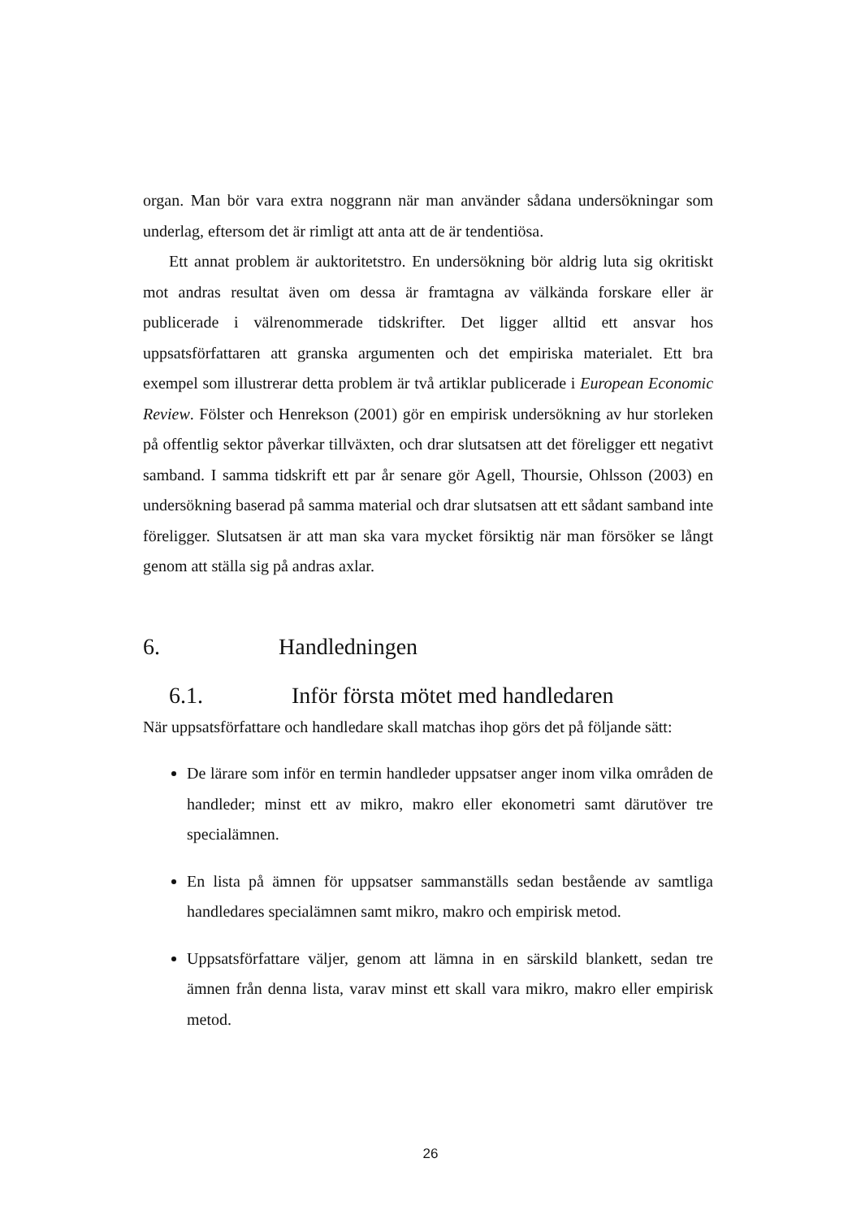organ. Man bör vara extra noggrann när man använder sådana undersökningar som underlag, eftersom det är rimligt att anta att de är tendentiösa.
Ett annat problem är auktoritetstro. En undersökning bör aldrig luta sig okritiskt mot andras resultat även om dessa är framtagna av välkända forskare eller är publicerade i välrenommerade tidskrifter. Det ligger alltid ett ansvar hos uppsatsförfattaren att granska argumenten och det empiriska materialet. Ett bra exempel som illustrerar detta problem är två artiklar publicerade i European Economic Review. Fölster och Henrekson (2001) gör en empirisk undersökning av hur storleken på offentlig sektor påverkar tillväxten, och drar slutsatsen att det föreligger ett negativt samband. I samma tidskrift ett par år senare gör Agell, Thoursie, Ohlsson (2003) en undersökning baserad på samma material och drar slutsatsen att ett sådant samband inte föreligger. Slutsatsen är att man ska vara mycket försiktig när man försöker se långt genom att ställa sig på andras axlar.
6. Handledningen
6.1. Inför första mötet med handledaren
När uppsatsförfattare och handledare skall matchas ihop görs det på följande sätt:
De lärare som inför en termin handleder uppsatser anger inom vilka områden de handleder; minst ett av mikro, makro eller ekonometri samt därutöver tre specialämnen.
En lista på ämnen för uppsatser sammanställs sedan bestående av samtliga handledares specialämnen samt mikro, makro och empirisk metod.
Uppsatsförfattare väljer, genom att lämna in en särskild blankett, sedan tre ämnen från denna lista, varav minst ett skall vara mikro, makro eller empirisk metod.
26